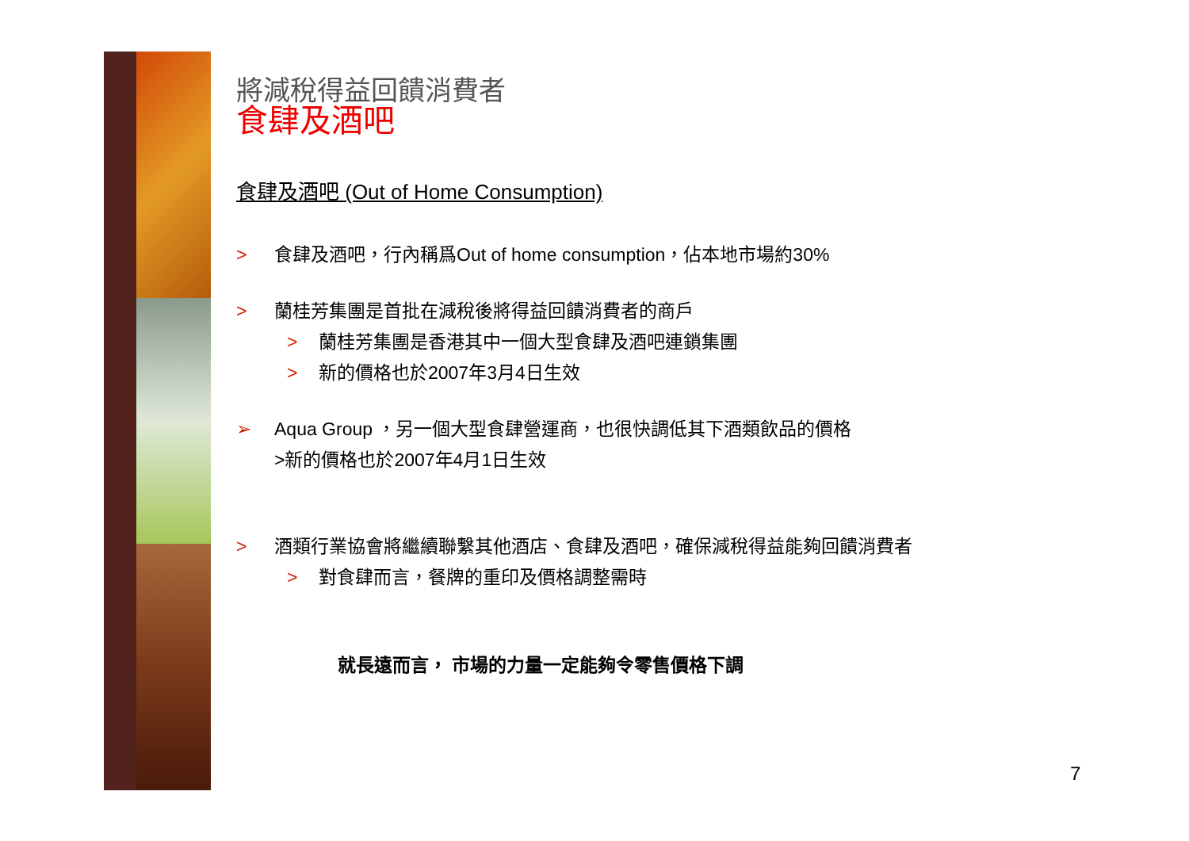將減稅得益回饋消費者
食肆及酒吧
食肆及酒吧 (Out of Home Consumption)
> 食肆及酒吧，行內稱爲Out of home consumption，佔本地市場約30%
> 蘭桂芳集團是首批在減稅後將得益回饋消費者的商戶
> 蘭桂芳集團是香港其中一個大型食肆及酒吧連鎖集團
> 新的價格也於2007年3月4日生效
➢ Aqua Group ，另一個大型食肆營運商，也很快調低其下酒類飲品的價格
>新的價格也於2007年4月1日生效
> 酒類行業協會將繼續聯繫其他酒店、食肆及酒吧，確保減稅得益能夠回饋消費者
> 對食肆而言，餐牌的重印及價格調整需時
就長遠而言， 市場的力量一定能夠令零售價格下調
7